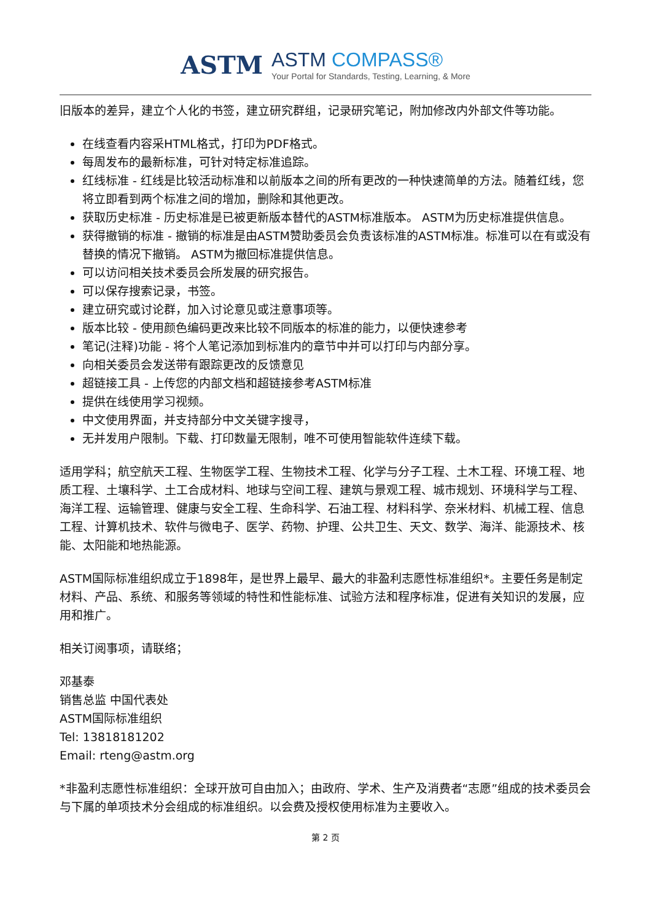ASTM
ASTM COMPASS®
Your Portal for Standards, Testing, Learning, & More
旧版本的差异，建立个人化的书签，建立研究群组，记录研究笔记，附加修改内外部文件等功能。
在线查看内容采HTML格式，打印为PDF格式。
每周发布的最新标准，可针对特定标准追踪。
红线标准 - 红线是比较活动标准和以前版本之间的所有更改的一种快速简单的方法。随着红线，您将立即看到两个标准之间的增加，删除和其他更改。
获取历史标准 - 历史标准是已被更新版本替代的ASTM标准版本。 ASTM为历史标准提供信息。
获得撤销的标准 - 撤销的标准是由ASTM赞助委员会负责该标准的ASTM标准。标准可以在有或没有替换的情况下撤销。 ASTM为撤回标准提供信息。
可以访问相关技术委员会所发展的研究报告。
可以保存搜索记录，书签。
建立研究或讨论群，加入讨论意见或注意事项等。
版本比较 - 使用颜色编码更改来比较不同版本的标准的能力，以便快速参考
笔记(注释)功能 - 将个人笔记添加到标准内的章节中并可以打印与内部分享。
向相关委员会发送带有跟踪更改的反馈意见
超链接工具 - 上传您的内部文档和超链接参考ASTM标准
提供在线使用学习视频。
中文使用界面，并支持部分中文关键字搜寻，
无并发用户限制。下载、打印数量无限制，唯不可使用智能软件连续下载。
适用学科；航空航天工程、生物医学工程、生物技术工程、化学与分子工程、土木工程、环境工程、地质工程、土壤科学、土工合成材料、地球与空间工程、建筑与景观工程、城市规划、环境科学与工程、海洋工程、运输管理、健康与安全工程、生命科学、石油工程、材料科学、奈米材料、机械工程、信息工程、计算机技术、软件与微电子、医学、药物、护理、公共卫生、天文、数学、海洋、能源技术、核能、太阳能和地热能源。
ASTM国际标准组织成立于1898年，是世界上最早、最大的非盈利志愿性标准组织*。主要任务是制定材料、产品、系统、和服务等领域的特性和性能标准、试验方法和程序标准，促进有关知识的发展，应用和推广。
相关订阅事项，请联络；
邓基泰
销售总监 中国代表处
ASTM国际标准组织
Tel: 13818181202
Email: rteng@astm.org
*非盈利志愿性标准组织：全球开放可自由加入；由政府、学术、生产及消费者“志愿”组成的技术委员会与下属的单项技术分会组成的标准组织。以会费及授权使用标准为主要收入。
第 2 页